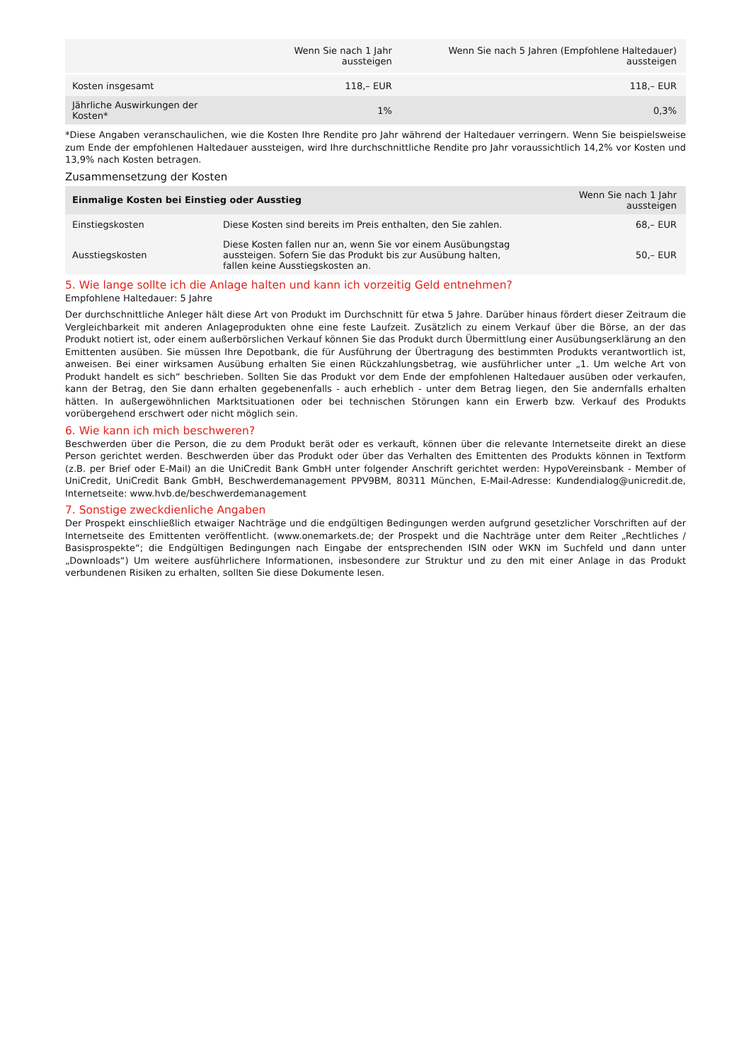| | Wenn Sie nach 1 Jahr aussteigen | Wenn Sie nach 5 Jahren (Empfohlene Haltedauer) aussteigen |
| --- | --- | --- |
| Kosten insgesamt | 118,– EUR | 118,– EUR |
| Jährliche Auswirkungen der Kosten* | 1% | 0,3% |
*Diese Angaben veranschaulichen, wie die Kosten Ihre Rendite pro Jahr während der Haltedauer verringern. Wenn Sie beispielsweise zum Ende der empfohlenen Haltedauer aussteigen, wird Ihre durchschnittliche Rendite pro Jahr voraussichtlich 14,2% vor Kosten und 13,9% nach Kosten betragen.
Zusammensetzung der Kosten
| Einmalige Kosten bei Einstieg oder Ausstieg | | Wenn Sie nach 1 Jahr aussteigen |
| --- | --- | --- |
| Einstiegskosten | Diese Kosten sind bereits im Preis enthalten, den Sie zahlen. | 68,– EUR |
| Ausstiegskosten | Diese Kosten fallen nur an, wenn Sie vor einem Ausübungstag aussteigen. Sofern Sie das Produkt bis zur Ausübung halten, fallen keine Ausstiegskosten an. | 50,– EUR |
5. Wie lange sollte ich die Anlage halten und kann ich vorzeitig Geld entnehmen?
Empfohlene Haltedauer: 5 Jahre
Der durchschnittliche Anleger hält diese Art von Produkt im Durchschnitt für etwa 5 Jahre. Darüber hinaus fördert dieser Zeitraum die Vergleichbarkeit mit anderen Anlageprodukten ohne eine feste Laufzeit. Zusätzlich zu einem Verkauf über die Börse, an der das Produkt notiert ist, oder einem außerbörslichen Verkauf können Sie das Produkt durch Übermittlung einer Ausübungserklärung an den Emittenten ausüben. Sie müssen Ihre Depotbank, die für Ausführung der Übertragung des bestimmten Produkts verantwortlich ist, anweisen. Bei einer wirksamen Ausübung erhalten Sie einen Rückzahlungsbetrag, wie ausführlicher unter „1. Um welche Art von Produkt handelt es sich“ beschrieben. Sollten Sie das Produkt vor dem Ende der empfohlenen Haltedauer ausüben oder verkaufen, kann der Betrag, den Sie dann erhalten gegebenenfalls - auch erheblich - unter dem Betrag liegen, den Sie andernfalls erhalten hätten. In außergewöhnlichen Marktsituationen oder bei technischen Störungen kann ein Erwerb bzw. Verkauf des Produkts vorübergehend erschwert oder nicht möglich sein.
6. Wie kann ich mich beschweren?
Beschwerden über die Person, die zu dem Produkt berät oder es verkauft, können über die relevante Internetseite direkt an diese Person gerichtet werden. Beschwerden über das Produkt oder über das Verhalten des Emittenten des Produkts können in Textform (z.B. per Brief oder E-Mail) an die UniCredit Bank GmbH unter folgender Anschrift gerichtet werden: HypoVereinsbank - Member of UniCredit, UniCredit Bank GmbH, Beschwerdemanagement PPV9BM, 80311 München, E-Mail-Adresse: Kundendialog@unicredit.de, Internetseite: www.hvb.de/beschwerdemanagement
7. Sonstige zweckdienliche Angaben
Der Prospekt einschließlich etwaiger Nachträge und die endgültigen Bedingungen werden aufgrund gesetzlicher Vorschriften auf der Internetseite des Emittenten veröffentlicht. (www.onemarkets.de; der Prospekt und die Nachträge unter dem Reiter „Rechtliches / Basisprospekte“; die Endgültigen Bedingungen nach Eingabe der entsprechenden ISIN oder WKN im Suchfeld und dann unter „Downloads“) Um weitere ausführlichere Informationen, insbesondere zur Struktur und zu den mit einer Anlage in das Produkt verbundenen Risiken zu erhalten, sollten Sie diese Dokumente lesen.